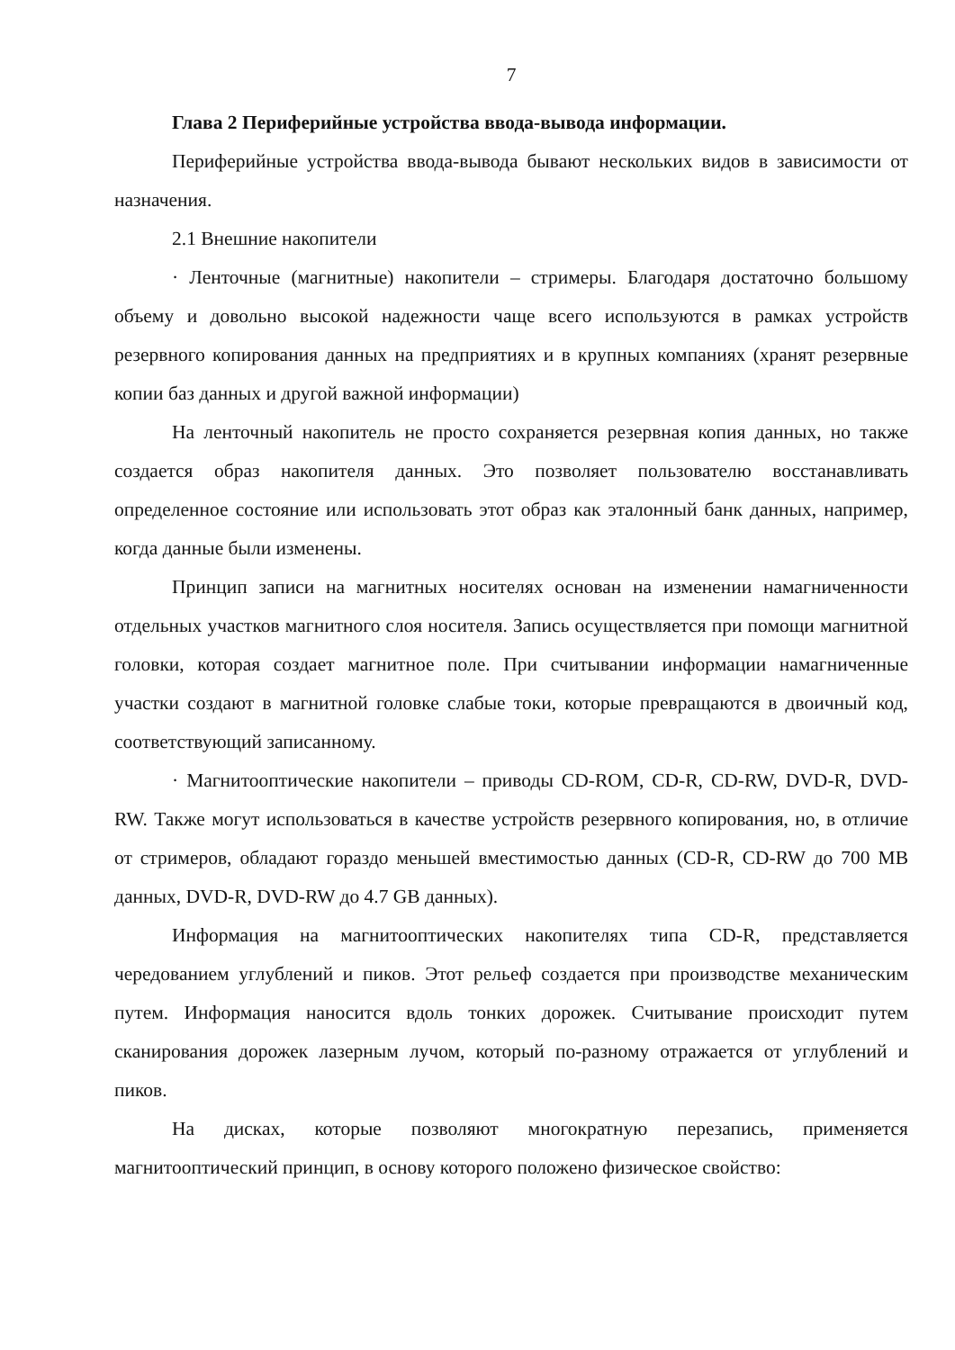7
Глава 2 Периферийные устройства ввода-вывода информации.
Периферийные устройства ввода-вывода бывают нескольких видов в зависимости от назначения.
2.1 Внешние накопители
· Ленточные (магнитные) накопители – стримеры. Благодаря достаточно большому объему и довольно высокой надежности чаще всего используются в рамках устройств резервного копирования данных на предприятиях и в крупных компаниях (хранят резервные копии баз данных и другой важной информации)
На ленточный накопитель не просто сохраняется резервная копия данных, но также создается образ накопителя данных. Это позволяет пользователю восстанавливать определенное состояние или использовать этот образ как эталонный банк данных, например, когда данные были изменены.
Принцип записи на магнитных носителях основан на изменении намагниченности отдельных участков магнитного слоя носителя. Запись осуществляется при помощи магнитной головки, которая создает магнитное поле. При считывании информации намагниченные участки создают в магнитной головке слабые токи, которые превращаются в двоичный код, соответствующий записанному.
· Магнитооптические накопители – приводы CD-ROM, CD-R, CD-RW, DVD-R, DVD-RW. Также могут использоваться в качестве устройств резервного копирования, но, в отличие от стримеров, обладают гораздо меньшей вместимостью данных (CD-R, CD-RW до 700 MB данных, DVD-R, DVD-RW до 4.7 GB данных).
Информация на магнитооптических накопителях типа CD-R, представляется чередованием углублений и пиков. Этот рельеф создается при производстве механическим путем. Информация наносится вдоль тонких дорожек. Считывание происходит путем сканирования дорожек лазерным лучом, который по-разному отражается от углублений и пиков.
На дисках, которые позволяют многократную перезапись, применяется магнитооптический принцип, в основу которого положено физическое свойство: